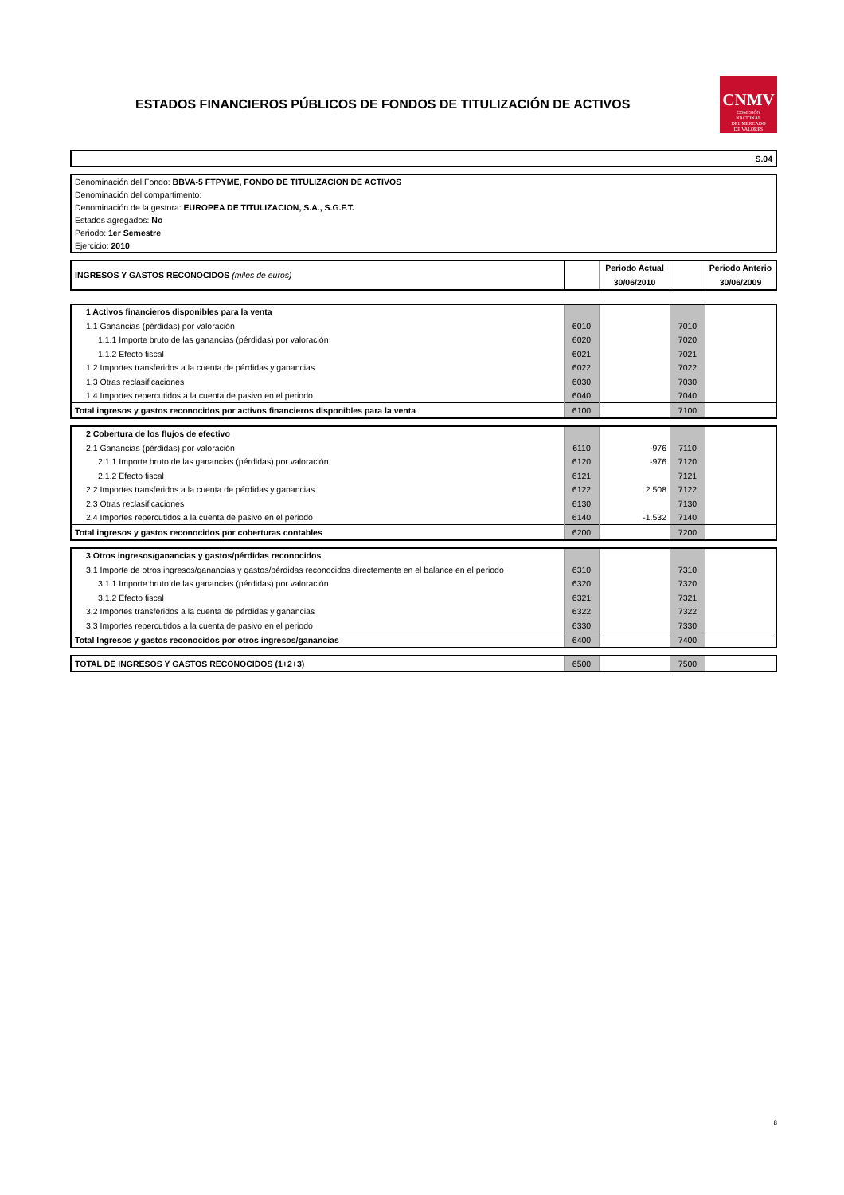ESTADOS FINANCIEROS PÚBLICOS DE FONDOS DE TITULIZACIÓN DE ACTIVOS
CNMV
COMISIÓN
NACIONAL
DEL MERCADO
DE VALORES
| S.04 |
| Denominación del Fondo: BBVA-5 FTPYME, FONDO DE TITULIZACION DE ACTIVOS |
| Denominación del compartimento: |
| Denominación de la gestora: EUROPEA DE TITULIZACION, S.A., S.G.F.T. |
| Estados agregados: No |
| Periodo: 1er Semestre |
| Ejercicio: 2010 |
| INGRESOS Y GASTOS RECONOCIDOS (miles de euros) | | Periodo Actual | | Periodo Anterio |
| | | 30/06/2010 | | 30/06/2009 |
| 1 Activos financieros disponibles para la venta | | | | |
| 1.1 Ganancias (pérdidas) por valoración | 6010 | | 7010 | |
| 1.1.1 Importe bruto de las ganancias (pérdidas) por valoración | 6020 | | 7020 | |
| 1.1.2 Efecto fiscal | 6021 | | 7021 | |
| 1.2 Importes transferidos a la cuenta de pérdidas y ganancias | 6022 | | 7022 | |
| 1.3 Otras reclasificaciones | 6030 | | 7030 | |
| 1.4 Importes repercutidos a la cuenta de pasivo en el periodo | 6040 | | 7040 | |
| Total ingresos y gastos reconocidos por activos financieros disponibles para la venta | 6100 | | 7100 | |
| 2 Cobertura de los flujos de efectivo | | | | |
| 2.1 Ganancias (pérdidas) por valoración | 6110 | -976 | 7110 | |
| 2.1.1 Importe bruto de las ganancias (pérdidas) por valoración | 6120 | -976 | 7120 | |
| 2.1.2 Efecto fiscal | 6121 | | 7121 | |
| 2.2 Importes transferidos a la cuenta de pérdidas y ganancias | 6122 | 2.508 | 7122 | |
| 2.3 Otras reclasificaciones | 6130 | | 7130 | |
| 2.4 Importes repercutidos a la cuenta de pasivo en el periodo | 6140 | -1.532 | 7140 | |
| Total ingresos y gastos reconocidos por coberturas contables | 6200 | | 7200 | |
| 3 Otros ingresos/ganancias y gastos/pérdidas reconocidos | | | | |
| 3.1 Importe de otros ingresos/ganancias y gastos/pérdidas reconocidos directemente en el balance en el periodo | 6310 | | 7310 | |
| 3.1.1 Importe bruto de las ganancias (pérdidas) por valoración | 6320 | | 7320 | |
| 3.1.2 Efecto fiscal | 6321 | | 7321 | |
| 3.2 Importes transferidos a la cuenta de pérdidas y ganancias | 6322 | | 7322 | |
| 3.3 Importes repercutidos a la cuenta de pasivo en el periodo | 6330 | | 7330 | |
| Total Ingresos y gastos reconocidos por otros ingresos/ganancias | 6400 | | 7400 | |
| TOTAL DE INGRESOS Y GASTOS RECONOCIDOS (1+2+3) | 6500 | | 7500 | |
8